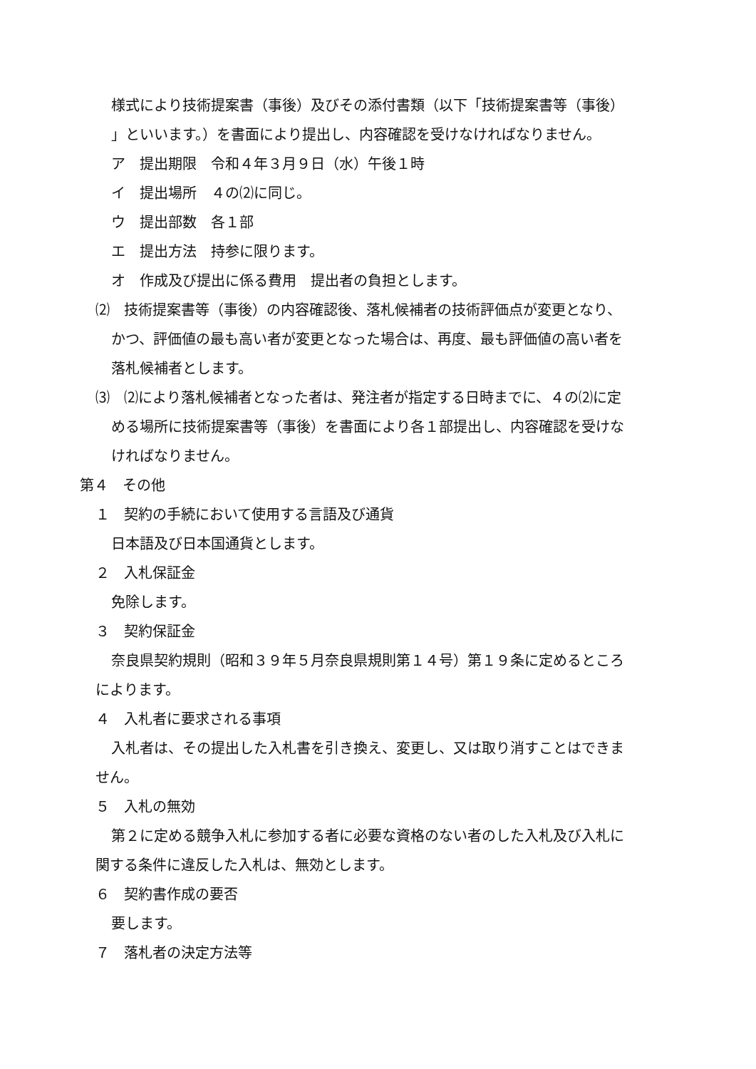様式により技術提案書（事後）及びその添付書類（以下「技術提案書等（事後）
」といいます。）を書面により提出し、内容確認を受けなければなりません。
ア　提出期限　令和４年３月９日（水）午後１時
イ　提出場所　４の⑵に同じ。
ウ　提出部数　各１部
エ　提出方法　持参に限ります。
オ　作成及び提出に係る費用　提出者の負担とします。
⑵　技術提案書等（事後）の内容確認後、落札候補者の技術評価点が変更となり、
かつ、評価値の最も高い者が変更となった場合は、再度、最も評価値の高い者を
落札候補者とします。
⑶　⑵により落札候補者となった者は、発注者が指定する日時までに、４の⑵に定
める場所に技術提案書等（事後）を書面により各１部提出し、内容確認を受けな
ければなりません。
第４　その他
１　契約の手続において使用する言語及び通貨
日本語及び日本国通貨とします。
２　入札保証金
免除します。
３　契約保証金
奈良県契約規則（昭和３９年５月奈良県規則第１４号）第１９条に定めるところ
によります。
４　入札者に要求される事項
入札者は、その提出した入札書を引き換え、変更し、又は取り消すことはできま
せん。
５　入札の無効
第２に定める競争入札に参加する者に必要な資格のない者のした入札及び入札に
関する条件に違反した入札は、無効とします。
６　契約書作成の要否
要します。
７　落札者の決定方法等